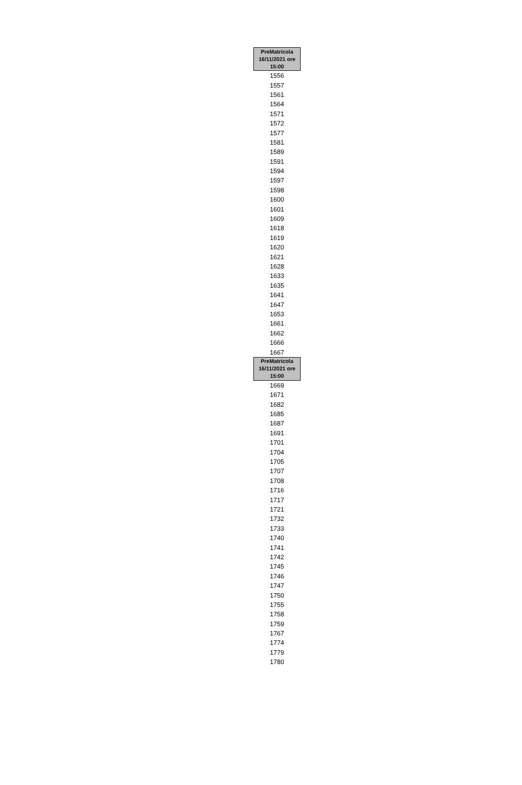| PreMatricola 16/11/2021 ore 15:00 |
| --- |
| 1556 |
| 1557 |
| 1561 |
| 1564 |
| 1571 |
| 1572 |
| 1577 |
| 1581 |
| 1589 |
| 1591 |
| 1594 |
| 1597 |
| 1598 |
| 1600 |
| 1601 |
| 1609 |
| 1618 |
| 1619 |
| 1620 |
| 1621 |
| 1628 |
| 1633 |
| 1635 |
| 1641 |
| 1647 |
| 1653 |
| 1661 |
| 1662 |
| 1666 |
| 1667 |
| PreMatricola 16/11/2021 ore 15:00 |
| 1669 |
| 1671 |
| 1682 |
| 1685 |
| 1687 |
| 1691 |
| 1701 |
| 1704 |
| 1705 |
| 1707 |
| 1708 |
| 1716 |
| 1717 |
| 1721 |
| 1732 |
| 1733 |
| 1740 |
| 1741 |
| 1742 |
| 1745 |
| 1746 |
| 1747 |
| 1750 |
| 1755 |
| 1758 |
| 1759 |
| 1767 |
| 1774 |
| 1779 |
| 1780 |